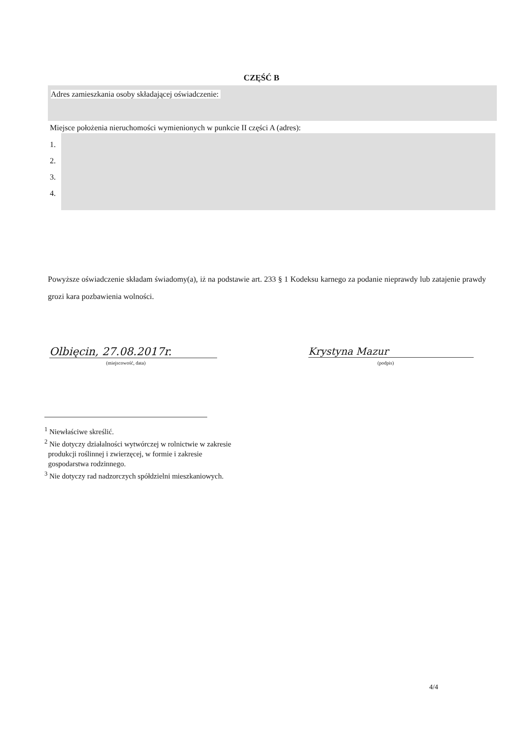CZĘŚĆ B
Adres zamieszkania osoby składającej oświadczenie:
Miejsce położenia nieruchomości wymienionych w punkcie II części A (adres):
1.
2.
3.
4.
Powyższe oświadczenie składam świadomy(a), iż na podstawie art. 233 § 1 Kodeksu karnego za podanie nieprawdy lub zatajenie prawdy grozi kara pozbawienia wolności.
Olbięcin, 27.08.2017r.
(miejscowość, data)
Krystyna Mazur
(podpis)
<sup>1</sup> Niewłaściwe skreślić.
<sup>2</sup> Nie dotyczy działalności wytwórczej w rolnictwie w zakresie
produkcji roślinnej i zwierzęcej, w formie i zakresie
gospodarstwa rodzinnego.
<sup>3</sup> Nie dotyczy rad nadzorczych spółdzielni mieszkaniowych.
4/4